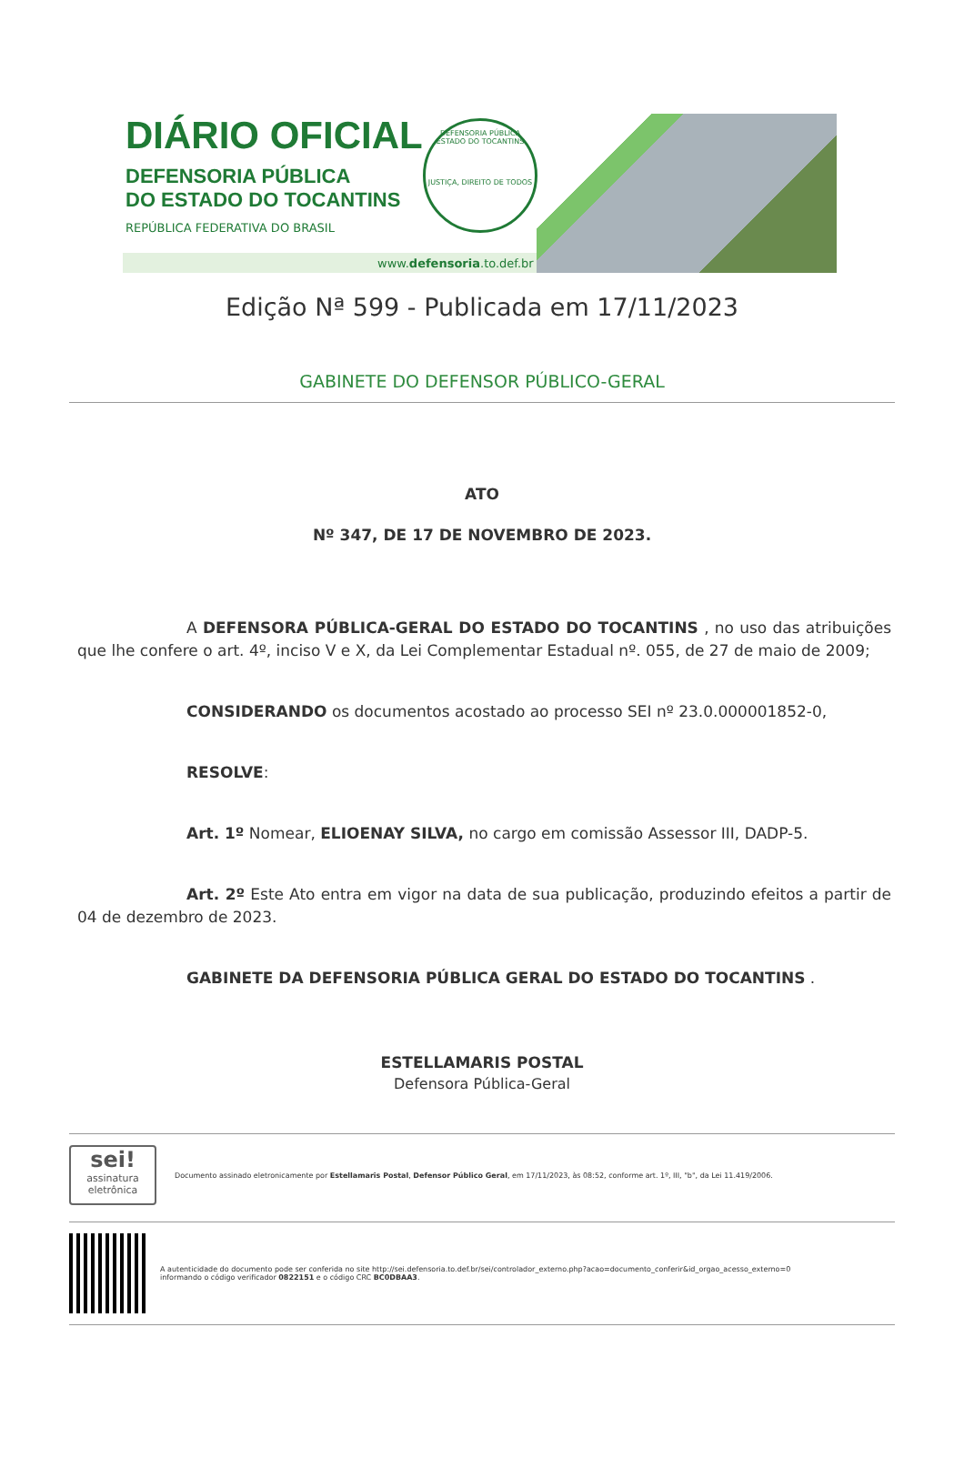DIÁRIO OFICIAL
DEFENSORIA PÚBLICA
DO ESTADO DO TOCANTINS
REPÚBLICA FEDERATIVA DO BRASIL
DEFENSORIA PÚBLICA
ESTADO DO TOCANTINS
JUSTIÇA, DIREITO DE TODOS
www.defensoria.to.def.br
Edição Nª 599 - Publicada em 17/11/2023
GABINETE DO DEFENSOR PÚBLICO-GERAL
ATO
Nº 347, DE 17 DE NOVEMBRO DE 2023.
A DEFENSORA PÚBLICA-GERAL DO ESTADO DO TOCANTINS , no uso das atribuições que lhe confere o art. 4º, inciso V e X, da Lei Complementar Estadual nº. 055, de 27 de maio de 2009;
CONSIDERANDO os documentos acostado ao processo SEI nº 23.0.000001852-0,
RESOLVE:
Art. 1º Nomear, ELIOENAY SILVA, no cargo em comissão Assessor III, DADP-5.
Art. 2º Este Ato entra em vigor na data de sua publicação, produzindo efeitos a partir de 04 de dezembro de 2023.
GABINETE DA DEFENSORIA PÚBLICA GERAL DO ESTADO DO TOCANTINS .
ESTELLAMARIS POSTAL
Defensora Pública-Geral
sei!
assinatura eletrônica
Documento assinado eletronicamente por Estellamaris Postal, Defensor Público Geral, em 17/11/2023, às 08:52, conforme art. 1º, III, "b", da Lei 11.419/2006.
A autenticidade do documento pode ser conferida no site http://sei.defensoria.to.def.br/sei/controlador_externo.php?acao=documento_conferir&id_orgao_acesso_externo=0
informando o código verificador 0822151 e o código CRC BC0DBAA3.